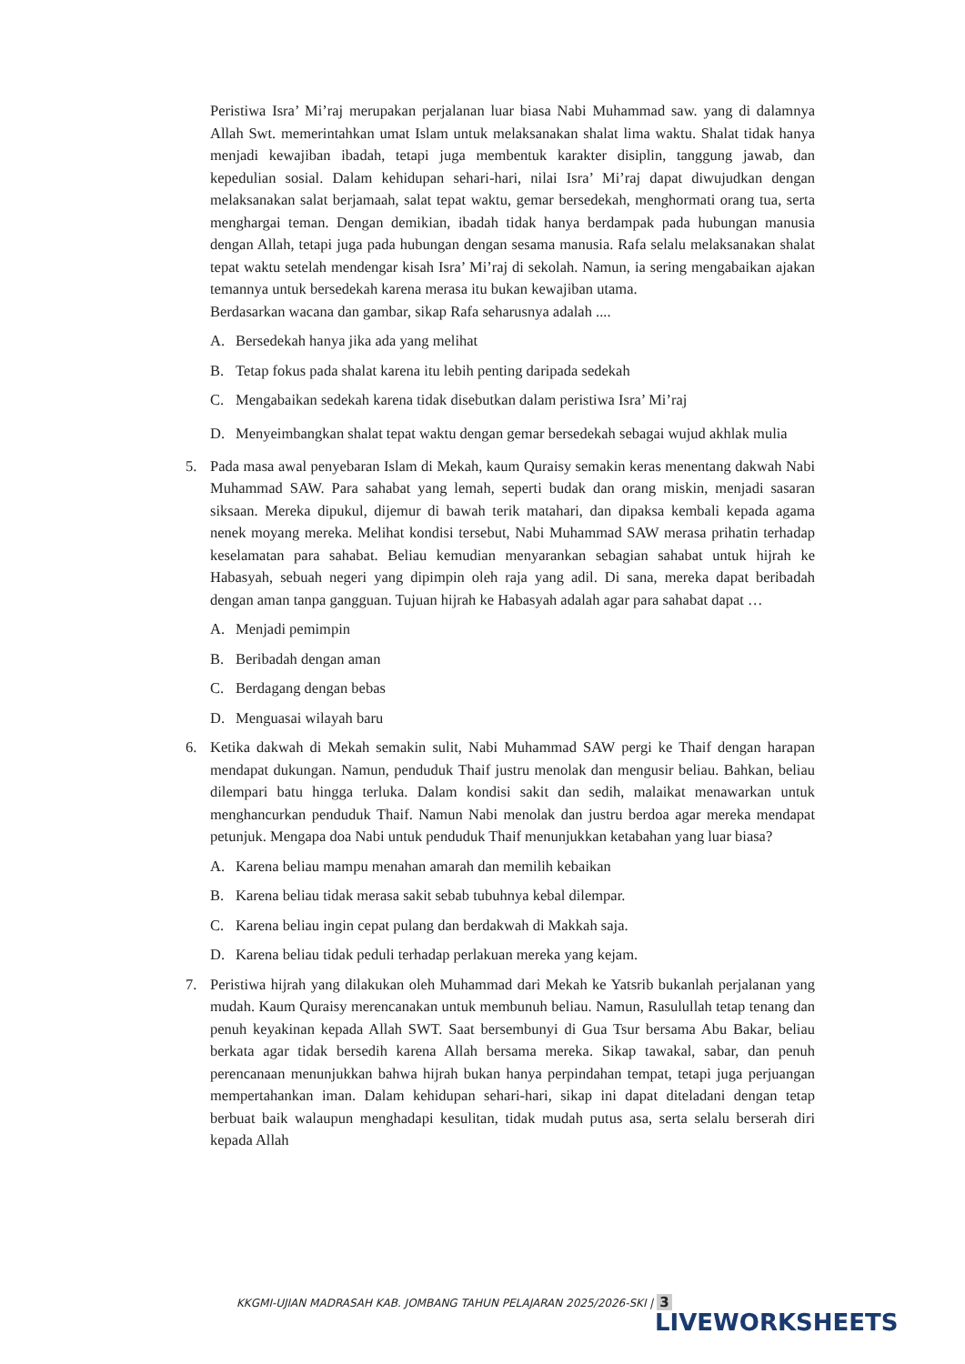Peristiwa Isra’ Mi’raj merupakan perjalanan luar biasa Nabi Muhammad saw. yang di dalamnya Allah Swt. memerintahkan umat Islam untuk melaksanakan shalat lima waktu. Shalat tidak hanya menjadi kewajiban ibadah, tetapi juga membentuk karakter disiplin, tanggung jawab, dan kepedulian sosial. Dalam kehidupan sehari-hari, nilai Isra’ Mi’raj dapat diwujudkan dengan melaksanakan salat berjamaah, salat tepat waktu, gemar bersedekah, menghormati orang tua, serta menghargai teman. Dengan demikian, ibadah tidak hanya berdampak pada hubungan manusia dengan Allah, tetapi juga pada hubungan dengan sesama manusia. Rafa selalu melaksanakan shalat tepat waktu setelah mendengar kisah Isra’ Mi’raj di sekolah. Namun, ia sering mengabaikan ajakan temannya untuk bersedekah karena merasa itu bukan kewajiban utama.
Berdasarkan wacana dan gambar, sikap Rafa seharusnya adalah ....
A. Bersedekah hanya jika ada yang melihat
B. Tetap fokus pada shalat karena itu lebih penting daripada sedekah
C. Mengabaikan sedekah karena tidak disebutkan dalam peristiwa Isra’ Mi’raj
D. Menyeimbangkan shalat tepat waktu dengan gemar bersedekah sebagai wujud akhlak mulia
5. Pada masa awal penyebaran Islam di Mekah, kaum Quraisy semakin keras menentang dakwah Nabi Muhammad SAW. Para sahabat yang lemah, seperti budak dan orang miskin, menjadi sasaran siksaan. Mereka dipukul, dijemur di bawah terik matahari, dan dipaksa kembali kepada agama nenek moyang mereka. Melihat kondisi tersebut, Nabi Muhammad SAW merasa prihatin terhadap keselamatan para sahabat. Beliau kemudian menyarankan sebagian sahabat untuk hijrah ke Habasyah, sebuah negeri yang dipimpin oleh raja yang adil. Di sana, mereka dapat beribadah dengan aman tanpa gangguan. Tujuan hijrah ke Habasyah adalah agar para sahabat dapat …
A. Menjadi pemimpin
B. Beribadah dengan aman
C. Berdagang dengan bebas
D. Menguasai wilayah baru
6. Ketika dakwah di Mekah semakin sulit, Nabi Muhammad SAW pergi ke Thaif dengan harapan mendapat dukungan. Namun, penduduk Thaif justru menolak dan mengusir beliau. Bahkan, beliau dilempari batu hingga terluka. Dalam kondisi sakit dan sedih, malaikat menawarkan untuk menghancurkan penduduk Thaif. Namun Nabi menolak dan justru berdoa agar mereka mendapat petunjuk. Mengapa doa Nabi untuk penduduk Thaif menunjukkan ketabahan yang luar biasa?
A. Karena beliau mampu menahan amarah dan memilih kebaikan
B. Karena beliau tidak merasa sakit sebab tubuhnya kebal dilempar.
C. Karena beliau ingin cepat pulang dan berdakwah di Makkah saja.
D. Karena beliau tidak peduli terhadap perlakuan mereka yang kejam.
7. Peristiwa hijrah yang dilakukan oleh Muhammad dari Mekah ke Yatsrib bukanlah perjalanan yang mudah. Kaum Quraisy merencanakan untuk membunuh beliau. Namun, Rasulullah tetap tenang dan penuh keyakinan kepada Allah SWT. Saat bersembunyi di Gua Tsur bersama Abu Bakar, beliau berkata agar tidak bersedih karena Allah bersama mereka. Sikap tawakal, sabar, dan penuh perencanaan menunjukkan bahwa hijrah bukan hanya perpindahan tempat, tetapi juga perjuangan mempertahankan iman. Dalam kehidupan sehari-hari, sikap ini dapat diteladani dengan tetap berbuat baik walaupun menghadapi kesulitan, tidak mudah putus asa, serta selalu berserah diri kepada Allah
KKGMI-UJIAN MADRASAH KAB. JOMBANG TAHUN PELAJARAN 2025/2026-SKI | 3
LIVEWORKSHEETS